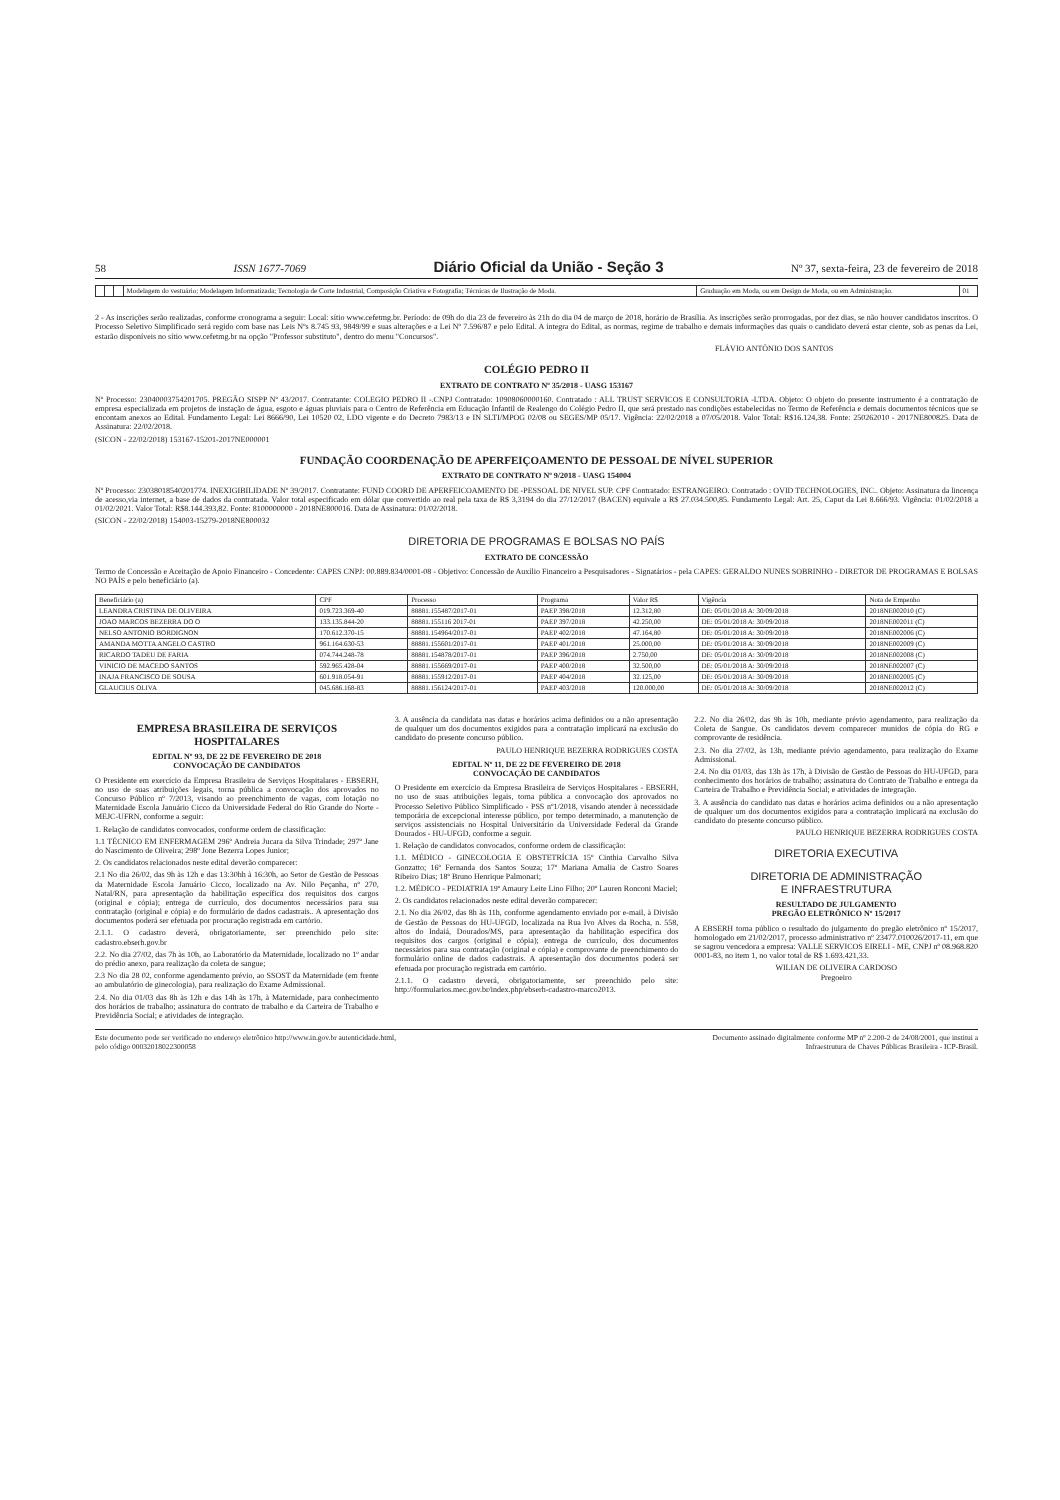58 ISSN 1677-7069 Diário Oficial da União - Seção 3 Nº 37, sexta-feira, 23 de fevereiro de 2018
| | | | Modelagem do vestuário; Modelagem Informatizada; Tecnologia de Corte Industrial, Composição Criativa e Fotografia; Técnicas de Ilustração de Moda. | Graduação em Moda, ou em Design de Moda, ou em Administração. | 01 |
2 - As inscrições serão realizadas, conforme cronograma a seguir: Local: sítio www.cefetmg.br. Período: de 09h do dia 23 de fevereiro às 21h do dia 04 de março de 2018, horário de Brasília. As inscrições serão prorrogadas, por dez dias, se não houver candidatos inscritos. O Processo Seletivo Simplificado será regido com base nas Leis Nºs 8.745 93, 9849/99 e suas alterações e a Lei Nº 7.596/87 e pelo Edital. A íntegra do Edital, as normas, regime de trabalho e demais informações das quais o candidato deverá estar ciente, sob as penas da Lei, estarão disponíveis no sítio www.cefetmg.br na opção "Professor substituto", dentro do menu "Concursos".
FLÁVIO ANTÔNIO DOS SANTOS
COLÉGIO PEDRO II
EXTRATO DE CONTRATO Nº 35/2018 - UASG 153167
Nº Processo: 23040003754201705. PREGÃO SISPP Nº 43/2017. Contratante: COLEGIO PEDRO II -.CNPJ Contratado: 10908060000160. Contratado : ALL TRUST SERVICOS E CONSULTORIA -LTDA. Objeto: O objeto do presente instrumento é a contratação de empresa especializada em projetos de instação de água, esgoto e águas pluviais para o Centro de Referência em Educação Infantil de Realengo do Colégio Pedro II, que será prestado nas condições estabelecidas no Termo de Referência e demais documentos técnicos que se encontam anexos ao Edital. Fundamento Legal: Lei 8666/90, Lei 10520 02, LDO vigente e do Decreto 7983/13 e IN SLTI/MPOG 02/08 ou SEGES/MP 05/17. Vigência: 22/02/2018 a 07/05/2018. Valor Total: R$16.124,38. Fonte: 250262010 - 2017NE800825. Data de Assinatura: 22/02/2018.
(SICON - 22/02/2018) 153167-15201-2017NE000001
FUNDAÇÃO COORDENAÇÃO DE APERFEIÇOAMENTO DE PESSOAL DE NÍVEL SUPERIOR
EXTRATO DE CONTRATO Nº 9/2018 - UASG 154004
Nº Processo: 23038018540201774. INEXIGIBILIDADE Nº 39/2017. Contratante: FUND COORD DE APERFEICOAMENTO DE -PESSOAL DE NIVEL SUP. CPF Contratado: ESTRANGEIRO. Contratado : OVID TECHNOLOGIES, INC.. Objeto: Assinatura da lincença de acesso,via internet, a base de dados da contratada. Valor total especificado em dólar que convertido ao real pela taxa de R$ 3,3194 do dia 27/12/2017 (BACEN) equivale a R$ 27.034.500,85. Fundamento Legal: Art. 25, Caput da Lei 8.666/93. Vigência: 01/02/2018 a 01/02/2021. Valor Total: R$8.144.393,82. Fonte: 8100000000 - 2018NE800016. Data de Assinatura: 01/02/2018.
(SICON - 22/02/2018) 154003-15279-2018NE800032
DIRETORIA DE PROGRAMAS E BOLSAS NO PAÍS
EXTRATO DE CONCESSÃO
Termo de Concessão e Aceitação de Apoio Financeiro - Concedente: CAPES CNPJ: 00.889.834/0001-08 - Objetivo: Concessão de Auxílio Financeiro a Pesquisadores - Signatários - pela CAPES: GERALDO NUNES SOBRINHO - DIRETOR DE PROGRAMAS E BOLSAS NO PAÍS e pelo beneficiário (a).
| Beneficiário (a) | CPF | Processo | Programa | Valor R$ | Vigência | Nota de Empenho |
| --- | --- | --- | --- | --- | --- | --- |
| LEANDRA CRISTINA DE OLIVEIRA | 019.723.369-40 | 88881.155487/2017-01 | PAEP 398/2018 | 12.312,80 | DE: 05/01/2018 A: 30/09/2018 | 2018NE002010 (C) |
| JOAO MARCOS BEZERRA DO O | 133.135.844-20 | 88881.155116 2017-01 | PAEP 397/2018 | 42.250,00 | DE: 05/01/2018 A: 30/09/2018 | 2018NE002011 (C) |
| NELSO ANTONIO BORDIGNON | 170.612.370-15 | 88881.154964/2017-01 | PAEP 402/2018 | 47.164,80 | DE: 05/01/2018 A: 30/09/2018 | 2018NE002006 (C) |
| AMANDA MOTTA ANGELO CASTRO | 961.164.630-53 | 88881.155601/2017-01 | PAEP 401/2018 | 25.000,00 | DE: 05/01/2018 A: 30/09/2018 | 2018NE002009 (C) |
| RICARDO TADEU DE FARIA | 074.744.248-78 | 88881.154878/2017-01 | PAEP 396/2018 | 2.750,00 | DE: 05/01/2018 A: 30/09/2018 | 2018NE002008 (C) |
| VINICIO DE MACEDO SANTOS | 592.965.428-04 | 88881.155669/2017-01 | PAEP 400/2018 | 32.500,00 | DE: 05/01/2018 A: 30/09/2018 | 2018NE002007 (C) |
| INAJA FRANCISCO DE SOUSA | 601.918.054-91 | 88881.155912/2017-01 | PAEP 404/2018 | 32.125,00 | DE: 05/01/2018 A: 30/09/2018 | 2018NE002005 (C) |
| GLAUCIUS OLIVA | 045.686.168-83 | 88881.156124/2017-01 | PAEP 403/2018 | 120.000,00 | DE: 05/01/2018 A: 30/09/2018 | 2018NE002012 (C) |
EMPRESA BRASILEIRA DE SERVIÇOS HOSPITALARES
EDITAL Nº 93, DE 22 DE FEVEREIRO DE 2018
CONVOCAÇÃO DE CANDIDATOS
O Presidente em exercício da Empresa Brasileira de Serviços Hospitalares - EBSERH, no uso de suas atribuições legais, torna pública a convocação dos aprovados no Concurso Público nº 7/2013, visando ao preenchimento de vagas, com lotação no Maternidade Escola Januário Cicco da Universidade Federal do Rio Grande do Norte - MEJC-UFRN, conforme a seguir:
1. Relação de candidatos convocados, conforme ordem de classificação:
1.1 TÉCNICO EM ENFERMAGEM 296º Andreia Jucara da Silva Trindade; 297º Jane do Nascimento de Oliveira; 298º Jone Bezerra Lopes Junior;
2. Os candidatos relacionados neste edital deverão comparecer:
2.1 No dia 26/02, das 9h às 12h e das 13:30hh à 16:30h, ao Setor de Gestão de Pessoas da Maternidade Escola Januário Cicco, localizado na Av. Nilo Peçanha, nº 270, Natal/RN, para apresentação da habilitação específica dos requisitos dos cargos (original e cópia); entrega de currículo, dos documentos necessários para sua contratação (original e cópia) e do formulário de dados cadastrais.. A apresentação dos documentos poderá ser efetuada por procuração registrada em cartório.
2.1.1. O cadastro deverá, obrigatoriamente, ser preenchido pelo site: cadastro.ebserh.gov.br
2.2. No dia 27/02, das 7h às 10h, ao Laboratório da Maternidade, localizado no 1º andar do prédio anexo, para realização da coleta de sangue;
2.3 No dia 28 02, conforme agendamento prévio, ao SSOST da Maternidade (em frente ao ambulatório de ginecologia), para realização do Exame Admissional.
2.4. No dia 01/03 das 8h às 12h e das 14h às 17h, à Maternidade, para conhecimento dos horários de trabalho; assinatura do contrato de trabalho e da Carteira de Trabalho e Previdência Social; e atividades de integração.
3. A ausência da candidata nas datas e horários acima definidos ou a não apresentação de qualquer um dos documentos exigidos para a contratação implicará na exclusão do candidato do presente concurso público.
PAULO HENRIQUE BEZERRA RODRIGUES COSTA
EDITAL Nº 11, DE 22 DE FEVEREIRO DE 2018
CONVOCAÇÃO DE CANDIDATOS
O Presidente em exercício da Empresa Brasileira de Serviços Hospitalares - EBSERH, no uso de suas atribuições legais, torna pública a convocação dos aprovados no Processo Seletivo Público Simplificado - PSS nº1/2018, visando atender à necessidade temporária de excepcional interesse público, por tempo determinado, a manutenção de serviços assistenciais no Hospital Universitário da Universidade Federal da Grande Dourados - HU-UFGD, conforme a seguir.
1. Relação de candidatos convocados, conforme ordem de classificação:
1.1. MÉDICO - GINECOLOGIA E OBSTETRÍCIA 15º Cinthia Carvalho Silva Gonzatto; 16º Fernanda dos Santos Souza; 17º Mariana Amalia de Castro Soares Ribeiro Dias; 18º Bruno Henrique Palmonari;
1.2. MÉDICO - PEDIATRIA 19º Amaury Leite Lino Filho; 20º Lauren Ronconi Maciel;
2. Os candidatos relacionados neste edital deverão comparecer:
2.1. No dia 26/02, das 8h às 11h, conforme agendamento enviado por e-mail, à Divisão de Gestão de Pessoas do HU-UFGD, localizada na Rua Ivo Alves da Rocha, n. 558, altos do Indaiá, Dourados/MS, para apresentação da habilitação específica dos requisitos dos cargos (original e cópia); entrega de currículo, dos documentos necessários para sua contratação (original e cópia) e comprovante de preenchimento do formulário online de dados cadastrais. A apresentação dos documentos poderá ser efetuada por procuração registrada em cartório.
2.1.1. O cadastro deverá, obrigatoriamente, ser preenchido pelo site: http://formularios.mec.gov.br/index.php/ebserh-cadastro-marco2013.
2.2. No dia 26/02, das 9h às 10h, mediante prévio agendamento, para realização da Coleta de Sangue. Os candidatos devem comparecer munidos de cópia do RG e comprovante de residência.
2.3. No dia 27/02, às 13h, mediante prévio agendamento, para realização do Exame Admissional.
2.4. No dia 01/03, das 13h às 17h, à Divisão de Gestão de Pessoas do HU-UFGD, para conhecimento dos horários de trabalho; assinatura do Contrato de Trabalho e entrega da Carteira de Trabalho e Previdência Social; e atividades de integração.
3. A ausência do candidato nas datas e horários acima definidos ou a não apresentação de qualquer um dos documentos exigidos para a contratação implicará na exclusão do candidato do presente concurso público.
PAULO HENRIQUE BEZERRA RODRIGUES COSTA
DIRETORIA EXECUTIVA
DIRETORIA DE ADMINISTRAÇÃO
E INFRAESTRUTURA
RESULTADO DE JULGAMENTO
PREGÃO ELETRÔNICO Nº 15/2017
A EBSERH torna público o resultado do julgamento do pregão eletrônico nº 15/2017, homologado em 21/02/2017, processo administrativo nº 23477.010026/2017-11, em que se sagrou vencedora a empresa: VALLE SERVICOS EIRELI - ME, CNPJ nº 08.968.820 0001-83, no item 1, no valor total de R$ 1.693.421,33.
WILIAN DE OLIVEIRA CARDOSO
Pregoeiro
Este documento pode ser verificado no endereço eletrônico http://www.in.gov.br autenticidade.html,
pelo código 00032018022300058 Documento assinado digitalmente conforme MP nº 2.200-2 de 24/08/2001, que institui a
Infraestrutura de Chaves Públicas Brasileira - ICP-Brasil.